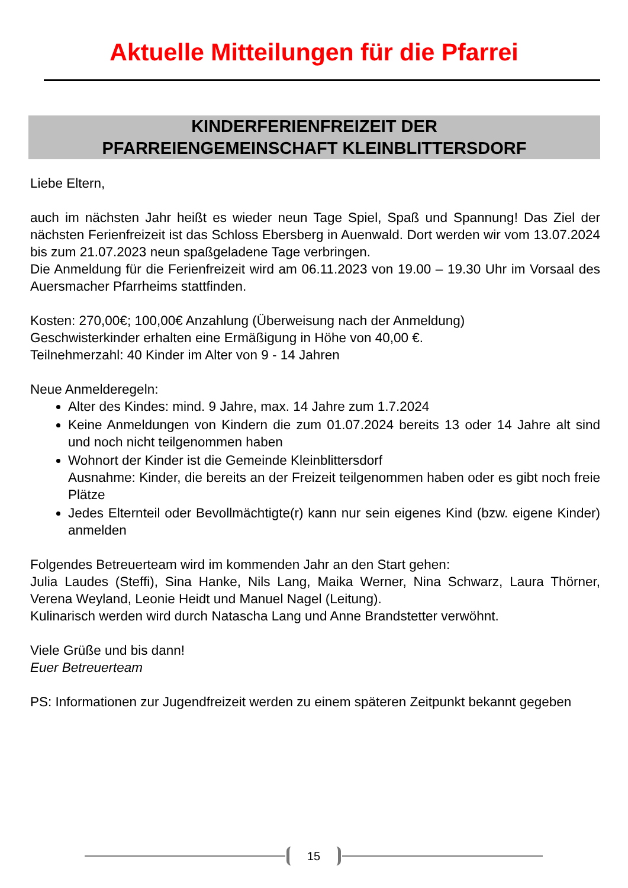Aktuelle Mitteilungen für die Pfarrei
KINDERFERIENFREIZEIT DER
PFARREIENGEMEINSCHAFT KLEINBLITTERSDORF
Liebe Eltern,
auch im nächsten Jahr heißt es wieder neun Tage Spiel, Spaß und Spannung! Das Ziel der nächsten Ferienfreizeit ist das Schloss Ebersberg in Auenwald. Dort werden wir vom 13.07.2024 bis zum 21.07.2023 neun spaßgeladene Tage verbringen.
Die Anmeldung für die Ferienfreizeit wird am 06.11.2023 von 19.00 – 19.30 Uhr im Vorsaal des Auersmacher Pfarrheims stattfinden.
Kosten: 270,00€; 100,00€ Anzahlung (Überweisung nach der Anmeldung)
Geschwisterkinder erhalten eine Ermäßigung in Höhe von 40,00 €.
Teilnehmerzahl: 40 Kinder im Alter von 9 - 14 Jahren
Neue Anmelderegeln:
Alter des Kindes: mind. 9 Jahre, max. 14 Jahre zum 1.7.2024
Keine Anmeldungen von Kindern die zum 01.07.2024 bereits 13 oder 14 Jahre alt sind und noch nicht teilgenommen haben
Wohnort der Kinder ist die Gemeinde Kleinblittersdorf
Ausnahme: Kinder, die bereits an der Freizeit teilgenommen haben oder es gibt noch freie Plätze
Jedes Elternteil oder Bevollmächtigte(r) kann nur sein eigenes Kind (bzw. eigene Kinder) anmelden
Folgendes Betreuerteam wird im kommenden Jahr an den Start gehen:
Julia Laudes (Steffi), Sina Hanke, Nils Lang, Maika Werner, Nina Schwarz, Laura Thörner, Verena Weyland, Leonie Heidt und Manuel Nagel (Leitung).
Kulinarisch werden wird durch Natascha Lang und Anne Brandstetter verwöhnt.
Viele Grüße und bis dann!
Euer Betreuerteam
PS: Informationen zur Jugendfreizeit werden zu einem späteren Zeitpunkt bekannt gegeben
15